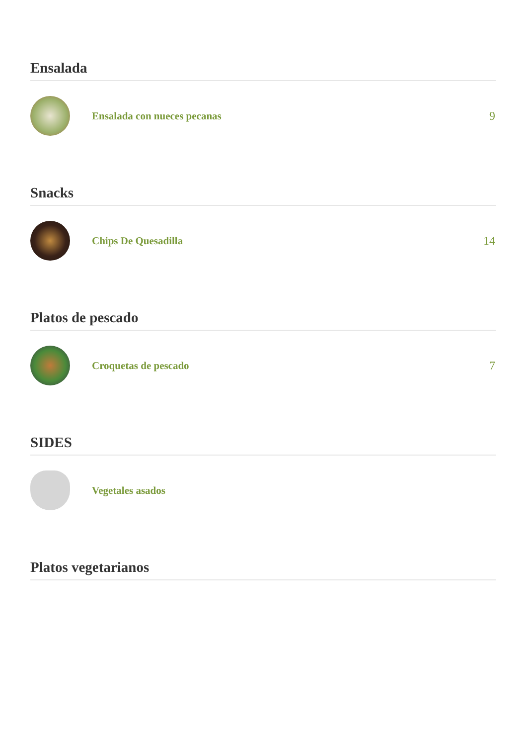Ensalada
Ensalada con nueces pecanas 9
Snacks
Chips De Quesadilla 14
Platos de pescado
Croquetas de pescado 7
SIDES
Vegetales asados
Platos vegetarianos